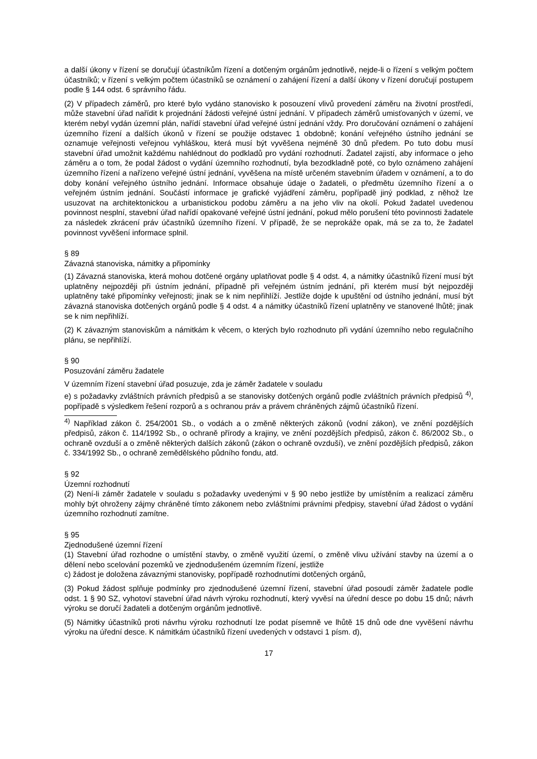a další úkony v řízení se doručují účastníkům řízení a dotčeným orgánům jednotlivě, nejde-li o řízení s velkým počtem účastníků; v řízení s velkým počtem účastníků se oznámení o zahájení řízení a další úkony v řízení doručují postupem podle § 144 odst. 6 správního řádu.
(2) V případech záměrů, pro které bylo vydáno stanovisko k posouzení vlivů provedení záměru na životní prostředí, může stavební úřad nařídit k projednání žádosti veřejné ústní jednání. V případech záměrů umisťovaných v území, ve kterém nebyl vydán územní plán, nařídí stavební úřad veřejné ústní jednání vždy. Pro doručování oznámení o zahájení územního řízení a dalších úkonů v řízení se použije odstavec 1 obdobně; konání veřejného ústního jednání se oznamuje veřejnosti veřejnou vyhláškou, která musí být vyvěšena nejméně 30 dnů předem. Po tuto dobu musí stavební úřad umožnit každému nahlédnout do podkladů pro vydání rozhodnutí. Žadatel zajistí, aby informace o jeho záměru a o tom, že podal žádost o vydání územního rozhodnutí, byla bezodkladně poté, co bylo oznámeno zahájení územního řízení a nařízeno veřejné ústní jednání, vyvěšena na místě určeném stavebním úřadem v oznámení, a to do doby konání veřejného ústního jednání. Informace obsahuje údaje o žadateli, o předmětu územního řízení a o veřejném ústním jednání. Součástí informace je grafické vyjádření záměru, popřípadě jiný podklad, z něhož lze usuzovat na architektonickou a urbanistickou podobu záměru a na jeho vliv na okolí. Pokud žadatel uvedenou povinnost nesplní, stavební úřad nařídí opakované veřejné ústní jednání, pokud mělo porušení této povinnosti žadatele za následek zkrácení práv účastníků územního řízení. V případě, že se neprokáže opak, má se za to, že žadatel povinnost vyvěšení informace splnil.
§ 89
Závazná stanoviska, námitky a připomínky
(1) Závazná stanoviska, která mohou dotčené orgány uplatňovat podle § 4 odst. 4, a námitky účastníků řízení musí být uplatněny nejpozději při ústním jednání, případně při veřejném ústním jednání, při kterém musí být nejpozději uplatněny také připomínky veřejnosti; jinak se k nim nepřihlíží. Jestliže dojde k upuštění od ústního jednání, musí být závazná stanoviska dotčených orgánů podle § 4 odst. 4 a námitky účastníků řízení uplatněny ve stanovené lhůtě; jinak se k nim nepřihlíží.
(2) K závazným stanoviskům a námitkám k věcem, o kterých bylo rozhodnuto při vydání územního nebo regulačního plánu, se nepřihlíží.
§ 90
Posuzování záměru žadatele
V územním řízení stavební úřad posuzuje, zda je záměr žadatele v souladu
e) s požadavky zvláštních právních předpisů a se stanovisky dotčených orgánů podle zvláštních právních předpisů <sup>4)</sup>, popřípadě s výsledkem řešení rozporů a s ochranou práv a právem chráněných zájmů účastníků řízení.
<sup>4)</sup> Například zákon č. 254/2001 Sb., o vodách a o změně některých zákonů (vodní zákon), ve znění pozdějších předpisů, zákon č. 114/1992 Sb., o ochraně přírody a krajiny, ve znění pozdějších předpisů, zákon č. 86/2002 Sb., o ochraně ovzduší a o změně některých dalších zákonů (zákon o ochraně ovzduší), ve znění pozdějších předpisů, zákon č. 334/1992 Sb., o ochraně zemědělského půdního fondu, atd.
§ 92
Územní rozhodnutí
(2) Není-li záměr žadatele v souladu s požadavky uvedenými v § 90 nebo jestliže by umístěním a realizací záměru mohly být ohroženy zájmy chráněné tímto zákonem nebo zvláštními právními předpisy, stavební úřad žádost o vydání územního rozhodnutí zamítne.
§ 95
Zjednodušené územní řízení
(1) Stavební úřad rozhodne o umístění stavby, o změně využití území, o změně vlivu užívání stavby na území a o dělení nebo scelování pozemků ve zjednodušeném územním řízení, jestliže
c) žádost je doložena závaznými stanovisky, popřípadě rozhodnutími dotčených orgánů,
(3) Pokud žádost splňuje podmínky pro zjednodušené územní řízení, stavební úřad posoudí záměr žadatele podle odst. 1 § 90 SZ, vyhotoví stavební úřad návrh výroku rozhodnutí, který vyvěsí na úřední desce po dobu 15 dnů; návrh výroku se doručí žadateli a dotčeným orgánům jednotlivě.
(5) Námitky účastníků proti návrhu výroku rozhodnutí lze podat písemně ve lhůtě 15 dnů ode dne vyvěšení návrhu výroku na úřední desce. K námitkám účastníků řízení uvedených v odstavci 1 písm. d),
17